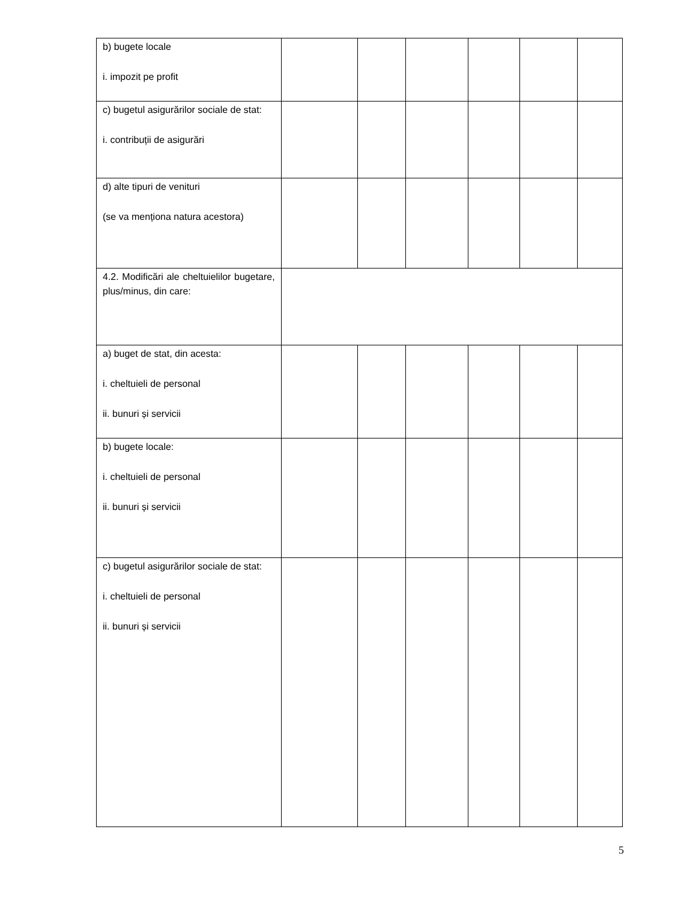| b) bugete locale i. impozit pe profit | | | | | | |
| c) bugetul asigurărilor sociale de stat: i. contribuții de asigurări | | | | | | |
| d) alte tipuri de venituri (se va menționa natura acestora) | | | | | | |
| 4.2. Modificări ale cheltuielilor bugetare, plus/minus, din care: | | | | | | |
| a) buget de stat, din acesta: i. cheltuieli de personal ii. bunuri și servicii | | | | | | |
| b) bugete locale: i. cheltuieli de personal ii. bunuri și servicii | | | | | | |
| c) bugetul asigurărilor sociale de stat: i. cheltuieli de personal ii. bunuri și servicii | | | | | | |
5